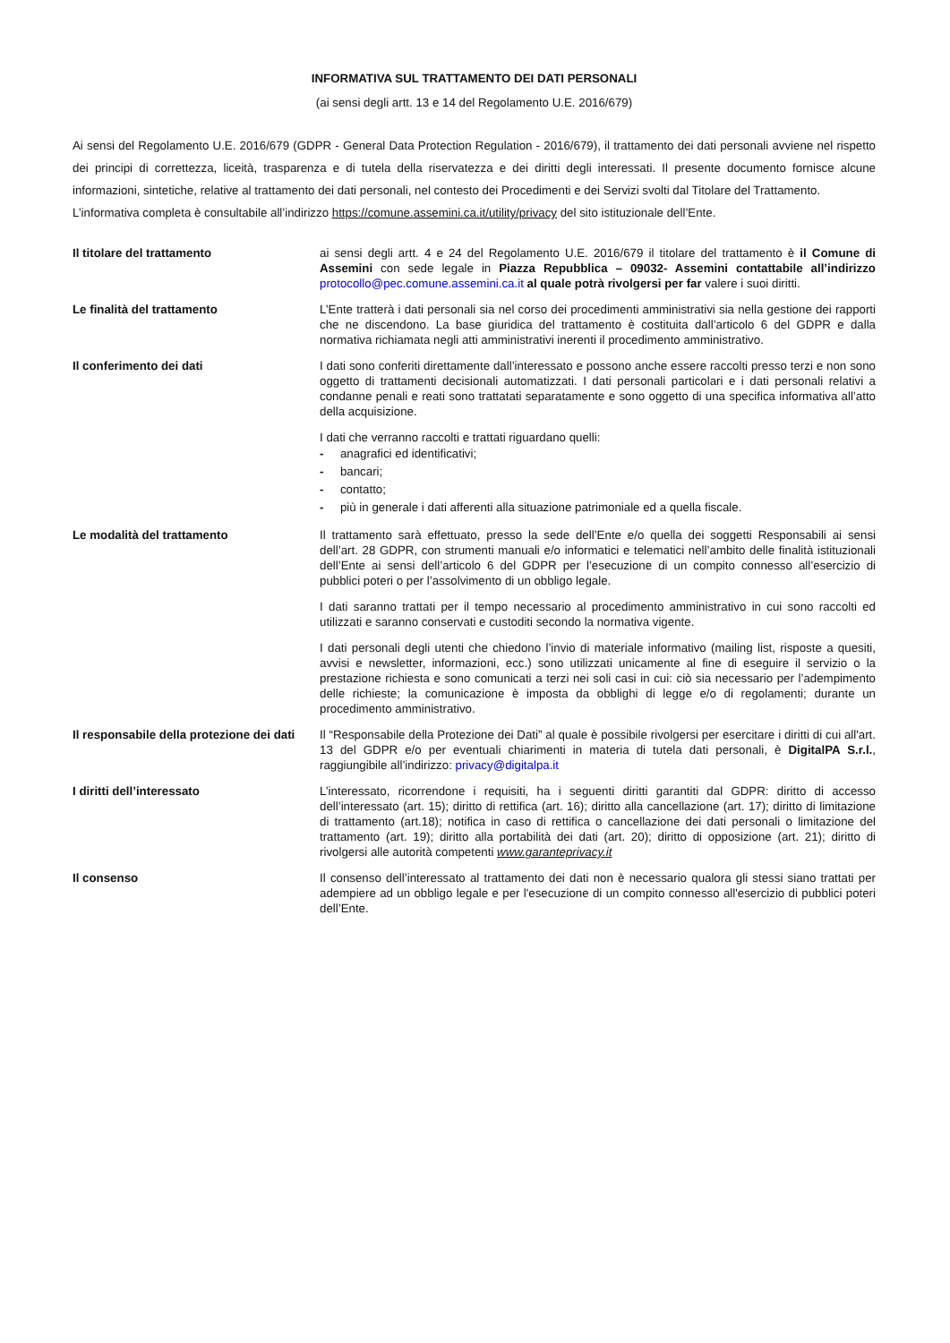INFORMATIVA SUL TRATTAMENTO DEI DATI PERSONALI
(ai sensi degli artt. 13 e 14 del Regolamento U.E. 2016/679)
Ai sensi del Regolamento U.E. 2016/679 (GDPR - General Data Protection Regulation - 2016/679), il trattamento dei dati personali avviene nel rispetto dei principi di correttezza, liceità, trasparenza e di tutela della riservatezza e dei diritti degli interessati. Il presente documento fornisce alcune informazioni, sintetiche, relative al trattamento dei dati personali, nel contesto dei Procedimenti e dei Servizi svolti dal Titolare del Trattamento.
L’informativa completa è consultabile all’indirizzo https://comune.assemini.ca.it/utility/privacy del sito istituzionale dell’Ente.
| Il titolare del trattamento | ai sensi degli artt. 4 e 24 del Regolamento U.E. 2016/679 il titolare del trattamento è il Comune di Assemini con sede legale in Piazza Repubblica – 09032- Assemini contattabile all’indirizzo protocollo@pec.comune.assemini.ca.it al quale potrà rivolgersi per far valere i suoi diritti. |
| Le finalità del trattamento | L’Ente tratterà i dati personali sia nel corso dei procedimenti amministrativi sia nella gestione dei rapporti che ne discendono. La base giuridica del trattamento è costituita dall’articolo 6 del GDPR e dalla normativa richiamata negli atti amministrativi inerenti il procedimento amministrativo. |
| Il conferimento dei dati | I dati sono conferiti direttamente dall’interessato e possono anche essere raccolti presso terzi e non sono oggetto di trattamenti decisionali automatizzati. I dati personali particolari e i dati personali relativi a condanne penali e reati sono trattatati separatamente e sono oggetto di una specifica informativa all’atto della acquisizione. I dati che verranno raccolti e trattati riguardano quelli: - anagrafici ed identificativi; - bancari; - contatto; - più in generale i dati afferenti alla situazione patrimoniale ed a quella fiscale. |
| Le modalità del trattamento | Il trattamento sarà effettuato, presso la sede dell’Ente e/o quella dei soggetti Responsabili ai sensi dell’art. 28 GDPR, con strumenti manuali e/o informatici e telematici nell’ambito delle finalità istituzionali dell’Ente ai sensi dell’articolo 6 del GDPR per l’esecuzione di un compito connesso all’esercizio di pubblici poteri o per l’assolvimento di un obbligo legale. I dati saranno trattati per il tempo necessario al procedimento amministrativo in cui sono raccolti ed utilizzati e saranno conservati e custoditi secondo la normativa vigente. I dati personali degli utenti che chiedono l’invio di materiale informativo (mailing list, risposte a quesiti, avvisi e newsletter, informazioni, ecc.) sono utilizzati unicamente al fine di eseguire il servizio o la prestazione richiesta e sono comunicati a terzi nei soli casi in cui: ciò sia necessario per l’adempimento delle richieste; la comunicazione è imposta da obblighi di legge e/o di regolamenti; durante un procedimento amministrativo. |
| Il responsabile della protezione dei dati | Il “Responsabile della Protezione dei Dati” al quale è possibile rivolgersi per esercitare i diritti di cui all'art. 13 del GDPR e/o per eventuali chiarimenti in materia di tutela dati personali, è DigitalPA S.r.l. , raggiungibile all’indirizzo: privacy@digitalpa.it |
| I diritti dell’interessato | L’interessato, ricorrendone i requisiti, ha i seguenti diritti garantiti dal GDPR: diritto di accesso dell’interessato (art. 15); diritto di rettifica (art. 16); diritto alla cancellazione (art. 17); diritto di limitazione di trattamento (art.18); notifica in caso di rettifica o cancellazione dei dati personali o limitazione del trattamento (art. 19); diritto alla portabilità dei dati (art. 20); diritto di opposizione (art. 21); diritto di rivolgersi alle autorità competenti www.garanteprivacy.it |
| Il consenso | Il consenso dell’interessato al trattamento dei dati non è necessario qualora gli stessi siano trattati per adempiere ad un obbligo legale e per l'esecuzione di un compito connesso all'esercizio di pubblici poteri dell’Ente. |